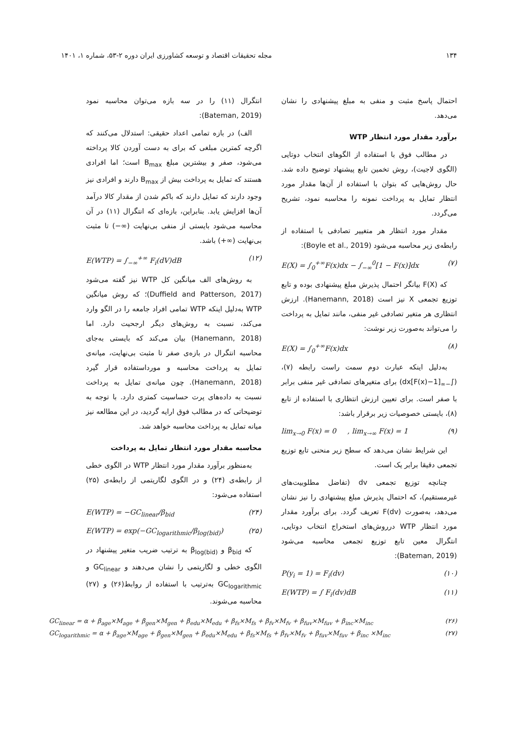۱۳۴ مجله تحقیقات اقتصاد و توسعه کشاورزی ایران دوره ۲-۵۳، شماره ۱، ۱۴۰۱
احتمال پاسخ مثبت و منفی به مبلغ پیشنهادی را نشان می‌دهد.
برآورد مقدار مورد انتظار WTP
در مطالب فوق با استفاده از الگوهای انتخاب دوتایی (الگوی لاجیت)، روش تخمین تابع پیشنهاد توضیح داده شد. حال روش‌هایی که بتوان با استفاده از آن‌ها مقدار مورد انتظار تمایل به پرداخت نمونه را محاسبه نمود، تشریح می‌گردد.
مقدار مورد انتظار هر متغییر تصادفی با استفاده از رابطه‌ی زیر محاسبه می‌شود (Boyle et al., 2019):
E(X) = ∫<sub>0</sub><sup>+∞</sup>F(x)dx − ∫<sub>−∞</sub><sup>0</sup>[1 − F(x)]dx (۷)
که F(X) بیانگر احتمال پذیرش مبلغ پیشنهادی بوده و تابع توزیع تجمعی X نیز است (Hanemann, 2018). ارزش انتظاری هر متغیر تصادفی غیر منفی، مانند تمایل به پرداخت را می‌تواند به‌صورت زیر نوشت:
E(X) = ∫<sub>0</sub><sup>+∞</sup>F(x)dx (۸)
به‌دلیل اینکه عبارت دوم سمت راست رابطه (۷)، (∫<sub>−∞</sub>[1−F(x)]dx) برای متغیرهای تصادفی غیر منفی برابر با صفر است. برای تعیین ارزش انتظاری با استفاده از تابع (۸)، بایستی خصوصیات زیر برقرار باشد:
lim<sub>x→0</sub> F(x) = 0 , lim<sub>x→∞</sub> F(x) = 1 (۹)
این شرایط نشان می‌دهد که سطح زیر منحنی تابع توزیع تجمعی دقیقا برابر یک است.
چنانچه توزیع تجمعی dv (تفاضل مطلوبیت‌های غیرمستقیم)، که احتمال پذیرش مبلغ پیشنهادی را نیز نشان می‌دهد، به‌صورت F(dv) تعریف گردد. برای برآورد مقدار مورد انتظار WTP درروش‌های استخراج انتخاب دوتایی، انتگرال معین تابع توزیع تجمعی محاسبه می‌شود (Bateman, 2019):
P(y<sub>i</sub> = 1) = F<sub>i</sub>(dv) (۱۰)
E(WTP) = ∫ F<sub>i</sub>(dv)dB (۱۱)
انتگرال (۱۱) را در سه بازه می‌توان محاسبه نمود (Bateman, 2019):
الف) در بازه تمامی اعداد حقیقی: استدلال می‌کنند که اگرچه کمترین مبلغی که برای به دست آوردن کالا پرداخته می‌شود، صفر و بیشترین مبلغ B<sub>max</sub> است؛ اما افرادی هستند که تمایل به پرداخت بیش از B<sub>max</sub> دارند و افرادی نیز وجود دارند که تمایل دارند که باکم شدن از مقدار کالا درآمد آن‌ها افزایش یابد. بنابراین، بازه‌ای که انتگرال (۱۱) در آن محاسبه می‌شود بایستی از منفی بی‌نهایت (∞−) تا مثبت بی‌نهایت (∞+) باشد.
E(WTP) = ∫<sub>−∞</sub><sup>+∞</sup> F<sub>i</sub>(dV)dB (۱۲)
به روش‌های الف میانگین کل WTP نیز گفته می‌شود (Duffield and Patterson, 2017)؛ که روش میانگین WTP به‌دلیل اینکه WTP تمامی افراد جامعه را در الگو وارد می‌کند، نسبت به روش‌های دیگر ارجحیت دارد. اما (Hanemann, 2018) بیان می‌کند که بایستی به‌جای محاسبه انتگرال در بازه‌ی صفر تا مثبت بی‌نهایت، میانه‌ی تمایل به پرداخت محاسبه و مورداستفاده قرار گیرد (Hanemann, 2018). چون میانه‌ی تمایل به پرداخت نسبت به داده‌های پرت حساسیت کمتری دارد. با توجه به توضیحاتی که در مطالب فوق ارایه گردید، در این مطالعه نیز میانه تمایل به پرداخت محاسبه خواهد شد.
محاسبه مقدار مورد انتظار تمایل به پرداخت
به‌منظور برآورد مقدار مورد انتظار WTP در الگوی خطی از رابطه‌ی (۲۴) و در الگوی لگاریتمی از رابطه‌ی (۲۵) استفاده می‌شود:
E(WTP) = −GC<sub>linear</sub>/β<sub>bid</sub> (۲۴)
E(WTP) = exp(−GC<sub>logarithmic</sub>/β<sub>log(bid)</sub>) (۲۵)
که β<sub>bid</sub> و β<sub>log(bid)</sub> به ترتیب ضریب متغیر پیشنهاد در الگوی خطی و لگاریتمی را نشان می‌دهند و GC<sub>linear</sub> و GC<sub>logarithmic</sub> به‌ترتیب با استفاده از روابط(۲۶) و (۲۷) محاسبه می‌شوند.
GC<sub>linear</sub> = α + β<sub>age</sub>×M<sub>age</sub> + β<sub>gen</sub>×M<sub>gen</sub> + β<sub>edu</sub>×M<sub>edu</sub> + β<sub>fs</sub>×M<sub>fs</sub> + β<sub>fv</sub>×M<sub>fv</sub> + β<sub>fuv</sub>×M<sub>fuv</sub> + β<sub>inc</sub>×M<sub>inc</sub> (۲۶)
GC<sub>logarithmic</sub> = α + β<sub>age</sub>×M<sub>age</sub> + β<sub>gen</sub>×M<sub>gen</sub> + β<sub>edu</sub>×M<sub>edu</sub> + β<sub>fs</sub>×M<sub>fs</sub> + β<sub>fv</sub>×M<sub>fv</sub> + β<sub>fuv</sub>×M<sub>fuv</sub> + β<sub>inc</sub> ×M<sub>inc</sub> (۲۷)